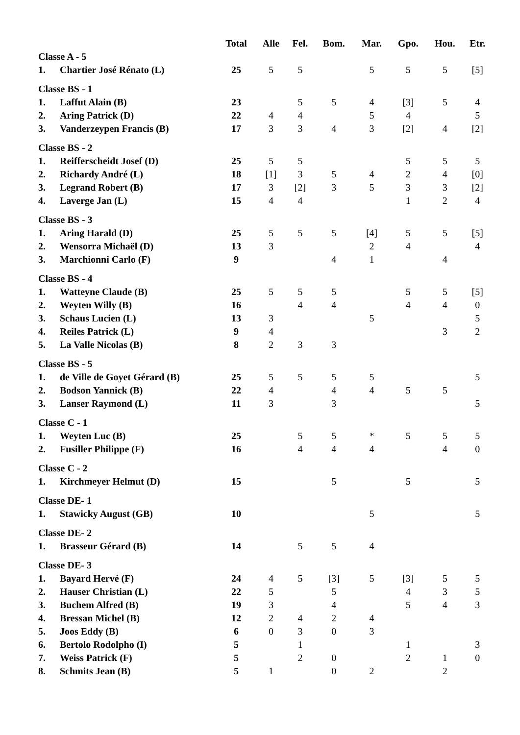| | | Total | Alle | Fel. | Bom. | Mar. | Gpo. | Hou. | Etr. |
| --- | --- | --- | --- | --- | --- | --- | --- | --- | --- |
| Classe A - 5 | | | | | | | | | |
| 1. | Chartier José Rénato (L) | 25 | 5 | 5 | | 5 | 5 | 5 | [5] |
| Classe BS - 1 | | | | | | | | | |
| 1. | Laffut Alain (B) | 23 | | 5 | 5 | 4 | [3] | 5 | 4 |
| 2. | Aring Patrick (D) | 22 | 4 | 4 | | 5 | 4 | | 5 |
| 3. | Vanderzeypen Francis (B) | 17 | 3 | 3 | 4 | 3 | [2] | 4 | [2] |
| Classe BS - 2 | | | | | | | | | |
| 1. | Reifferscheidt Josef (D) | 25 | 5 | 5 | | | 5 | 5 | 5 |
| 2. | Richardy André (L) | 18 | [1] | 3 | 5 | 4 | 2 | 4 | [0] |
| 3. | Legrand Robert (B) | 17 | 3 | [2] | 3 | 5 | 3 | 3 | [2] |
| 4. | Laverge Jan (L) | 15 | 4 | 4 | | | 1 | 2 | 4 |
| Classe BS - 3 | | | | | | | | | |
| 1. | Aring Harald (D) | 25 | 5 | 5 | 5 | [4] | 5 | 5 | [5] |
| 2. | Wensorra Michaël (D) | 13 | 3 | | | 2 | 4 | | 4 |
| 3. | Marchionni Carlo (F) | 9 | | | 4 | 1 | | 4 | |
| Classe BS - 4 | | | | | | | | | |
| 1. | Watteyne Claude (B) | 25 | 5 | 5 | 5 | | 5 | 5 | [5] |
| 2. | Weyten Willy (B) | 16 | | 4 | 4 | | 4 | 4 | 0 |
| 3. | Schaus Lucien (L) | 13 | 3 | | | 5 | | | 5 |
| 4. | Reiles Patrick (L) | 9 | 4 | | | | | 3 | 2 |
| 5. | La Valle Nicolas (B) | 8 | 2 | 3 | 3 | | | | |
| Classe BS - 5 | | | | | | | | | |
| 1. | de Ville de Goyet Gérard (B) | 25 | 5 | 5 | 5 | 5 | | | 5 |
| 2. | Bodson Yannick (B) | 22 | 4 | | 4 | 4 | 5 | 5 | |
| 3. | Lanser Raymond (L) | 11 | 3 | | 3 | | | | 5 |
| Classe C - 1 | | | | | | | | | |
| 1. | Weyten Luc (B) | 25 | | 5 | 5 | * | 5 | 5 | 5 |
| 2. | Fusiller Philippe (F) | 16 | | 4 | 4 | 4 | | 4 | 0 |
| Classe C - 2 | | | | | | | | | |
| 1. | Kirchmeyer Helmut (D) | 15 | | | 5 | | 5 | | 5 |
| Classe DE- 1 | | | | | | | | | |
| 1. | Stawicky August (GB) | 10 | | | | 5 | | | 5 |
| Classe DE- 2 | | | | | | | | | |
| 1. | Brasseur Gérard (B) | 14 | | 5 | 5 | 4 | | | |
| Classe DE- 3 | | | | | | | | | |
| 1. | Bayard Hervé (F) | 24 | 4 | 5 | [3] | 5 | [3] | 5 | 5 |
| 2. | Hauser Christian (L) | 22 | 5 | | 5 | | 4 | 3 | 5 |
| 3. | Buchem Alfred (B) | 19 | 3 | | 4 | | 5 | 4 | 3 |
| 4. | Bressan Michel (B) | 12 | 2 | 4 | 2 | 4 | | | |
| 5. | Joos Eddy (B) | 6 | 0 | 3 | 0 | 3 | | | |
| 6. | Bertolo Rodolpho (I) | 5 | | 1 | | | 1 | | 3 |
| 7. | Weiss Patrick (F) | 5 | | 2 | 0 | | 2 | 1 | 0 |
| 8. | Schmits Jean (B) | 5 | 1 | | 0 | 2 | | 2 | |